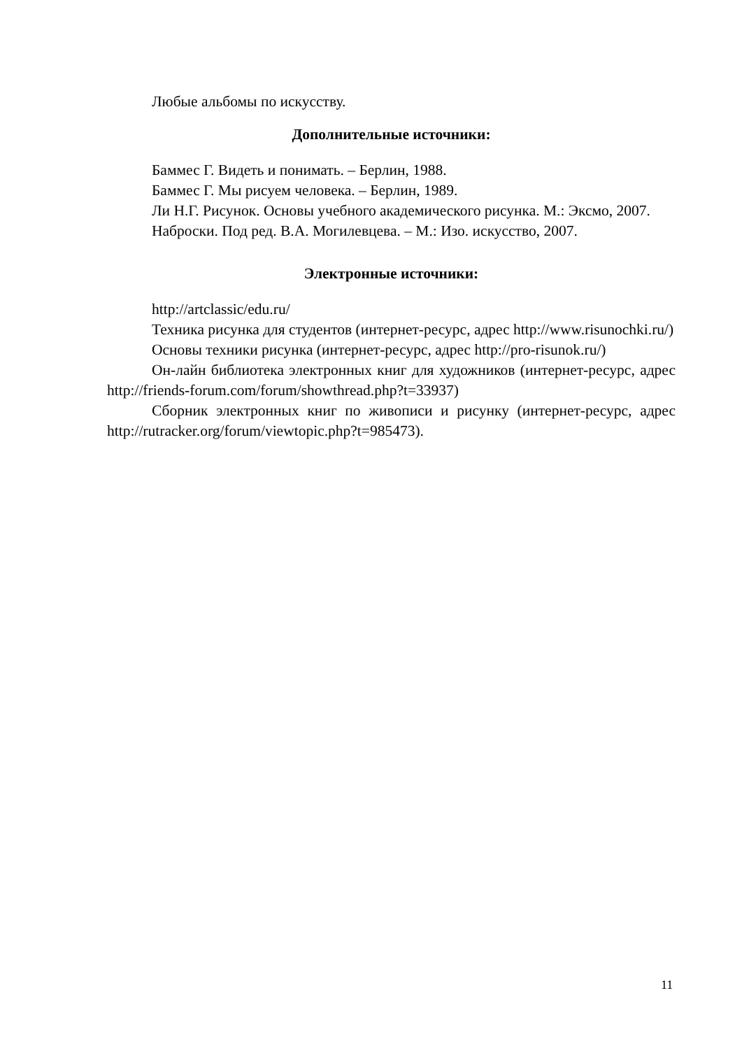Любые альбомы по искусству.
Дополнительные источники:
Баммес Г. Видеть и понимать. – Берлин, 1988.
Баммес Г. Мы рисуем человека. – Берлин, 1989.
Ли Н.Г. Рисунок. Основы учебного академического рисунка. М.: Эксмо, 2007.
Наброски. Под ред. В.А. Могилевцева. – М.: Изо. искусство, 2007.
Электронные источники:
http://artclassic/edu.ru/
Техника рисунка для студентов (интернет-ресурс, адрес http://www.risunochki.ru/)
Основы техники рисунка (интернет-ресурс, адрес http://pro-risunok.ru/)
Он-лайн библиотека электронных книг для художников (интернет-ресурс, адрес http://friends-forum.com/forum/showthread.php?t=33937)
Сборник электронных книг по живописи и рисунку (интернет-ресурс, адрес http://rutracker.org/forum/viewtopic.php?t=985473).
11